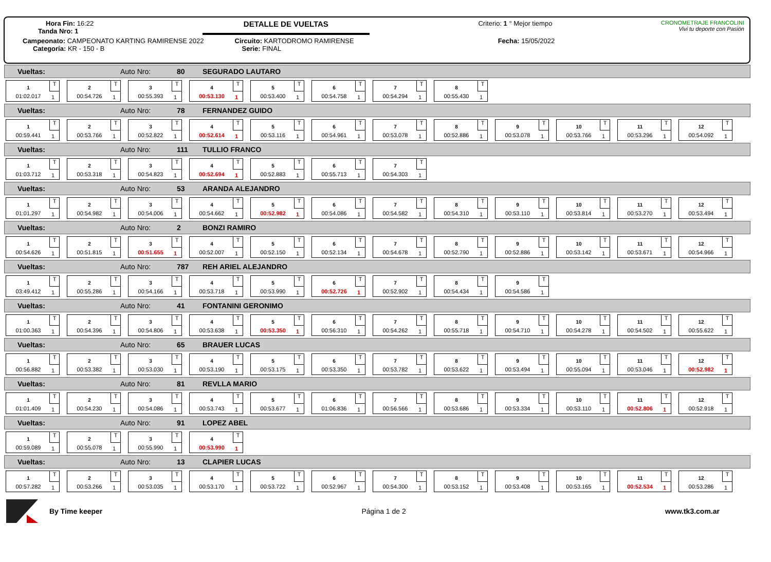Hora Fin: 16:22
Tanda Nro: 1
DETALLE DE VUELTAS
Criterio: 1 ° Mejor tiempo
CRONOMETRAJE FRANCOLINI
Vivi tu deporte con Pasión
Campeonato: CAMPEONATO KARTING RAMIRENSE 2022
Categoría: KR - 150 - B
Circuito: KARTODROMO RAMIRENSE
Serie: FINAL
Fecha: 15/05/2022
Vueltas: Auto Nro: 80 SEGURADO LAUTARO
1
01:02.017
T
1
2
00:54.726
T
1
3
00:55.393
T
1
4
00:53.130
T
1
5
00:53.400
T
1
6
00:54.758
T
1
7
00:54.294
T
1
8
00:55.430
T
1
Vueltas: Auto Nro: 78 FERNANDEZ GUIDO
1
00:59.441
T
1
2
00:53.766
T
1
3
00:52.822
T
1
4
00:52.614
T
1
5
00:53.116
T
1
6
00:54.961
T
1
7
00:53.078
T
1
8
00:52.886
T
1
9
00:53.078
T
1
10
00:53.766
T
1
11
00:53.296
T
1
12
00:54.092
T
1
Vueltas: Auto Nro: 111 TULLIO FRANCO
1
01:03.712
T
1
2
00:53.318
T
1
3
00:54.823
T
1
4
00:52.694
T
1
5
00:52.883
T
1
6
00:55.713
T
1
7
00:54.303
T
1
Vueltas: Auto Nro: 53 ARANDA ALEJANDRO
1
01:01.297
T
1
2
00:54.982
T
1
3
00:54.006
T
1
4
00:54.662
T
1
5
00:52.982
T
1
6
00:54.086
T
1
7
00:54.582
T
1
8
00:54.310
T
1
9
00:53.110
T
1
10
00:53.814
T
1
11
00:53.270
T
1
12
00:53.494
T
1
Vueltas: Auto Nro: 2 BONZI RAMIRO
1
00:54.626
T
1
2
00:51.815
T
1
3
00:51.655
T
1
4
00:52.007
T
1
5
00:52.150
T
1
6
00:52.134
T
1
7
00:54.678
T
1
8
00:52.790
T
1
9
00:52.886
T
1
10
00:53.142
T
1
11
00:53.671
T
1
12
00:54.966
T
1
Vueltas: Auto Nro: 787 REH ARIEL ALEJANDRO
1
03:49.412
T
1
2
00:55.286
T
1
3
00:54.166
T
1
4
00:53.718
T
1
5
00:53.990
T
1
6
00:52.726
T
1
7
00:52.902
T
1
8
00:54.434
T
1
9
00:54.586
T
1
Vueltas: Auto Nro: 41 FONTANINI GERONIMO
1
01:00.363
T
1
2
00:54.396
T
1
3
00:54.806
T
1
4
00:53.638
T
1
5
00:53.350
T
1
6
00:56.310
T
1
7
00:54.262
T
1
8
00:55.718
T
1
9
00:54.710
T
1
10
00:54.278
T
1
11
00:54.502
T
1
12
00:55.622
T
1
Vueltas: Auto Nro: 65 BRAUER LUCAS
1
00:56.882
T
1
2
00:53.382
T
1
3
00:53.030
T
1
4
00:53.190
T
1
5
00:53.175
T
1
6
00:53.350
T
1
7
00:53.782
T
1
8
00:53.622
T
1
9
00:53.494
T
1
10
00:55.094
T
1
11
00:53.046
T
1
12
00:52.982
T
1
Vueltas: Auto Nro: 81 REVLLA MARIO
1
01:01.409
T
1
2
00:54.230
T
1
3
00:54.086
T
1
4
00:53.743
T
1
5
00:53.677
T
1
6
01:06.836
T
1
7
00:56.566
T
1
8
00:53.686
T
1
9
00:53.334
T
1
10
00:53.110
T
1
11
00:52.806
T
1
12
00:52.918
T
1
Vueltas: Auto Nro: 91 LOPEZ ABEL
1
00:59.089
T
1
2
00:55.078
T
1
3
00:55.990
T
1
4
00:53.990
T
1
Vueltas: Auto Nro: 13 CLAPIER LUCAS
1
00:57.282
T
1
2
00:53.266
T
1
3
00:53.035
T
1
4
00:53.170
T
1
5
00:53.722
T
1
6
00:52.967
T
1
7
00:54.300
T
1
8
00:53.152
T
1
9
00:53.408
T
1
10
00:53.165
T
1
11
00:52.534
T
1
12
00:53.286
T
1
By Time keeper Página 1 de 2 www.tk3.com.ar